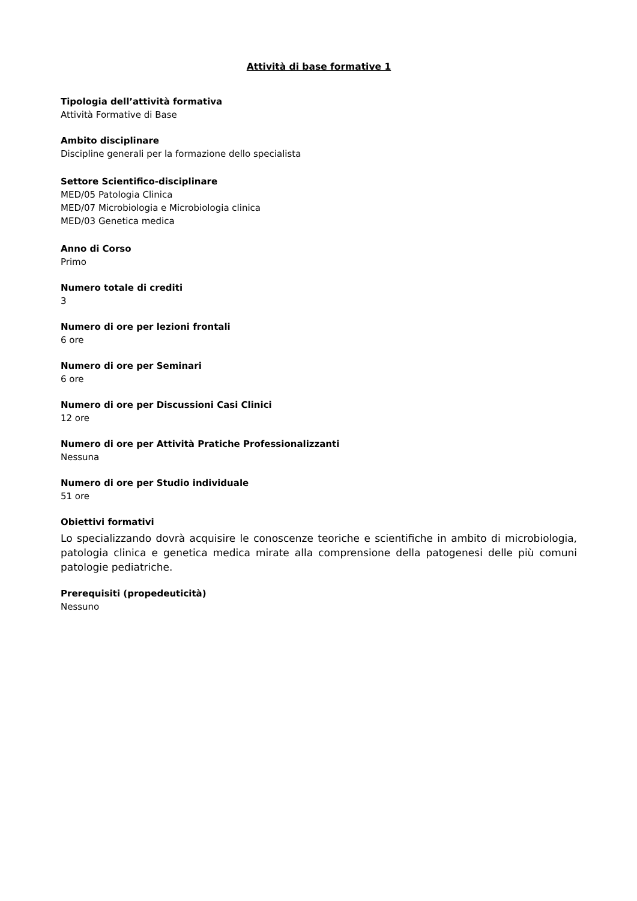Attività di base formative 1
Tipologia dell’attività formativa
Attività Formative di Base
Ambito disciplinare
Discipline generali per la formazione dello specialista
Settore Scientifico-disciplinare
MED/05 Patologia Clinica
MED/07 Microbiologia e Microbiologia clinica
MED/03 Genetica medica
Anno di Corso
Primo
Numero totale di crediti
3
Numero di ore per lezioni frontali
6 ore
Numero di ore per Seminari
6 ore
Numero di ore per Discussioni Casi Clinici
12 ore
Numero di ore per Attività Pratiche Professionalizzanti
Nessuna
Numero di ore per Studio individuale
51 ore
Obiettivi formativi
Lo specializzando dovrà acquisire le conoscenze teoriche e scientifiche in ambito di microbiologia, patologia clinica e genetica medica mirate alla comprensione della patogenesi delle più comuni patologie pediatriche.
Prerequisiti (propedeuticità)
Nessuno